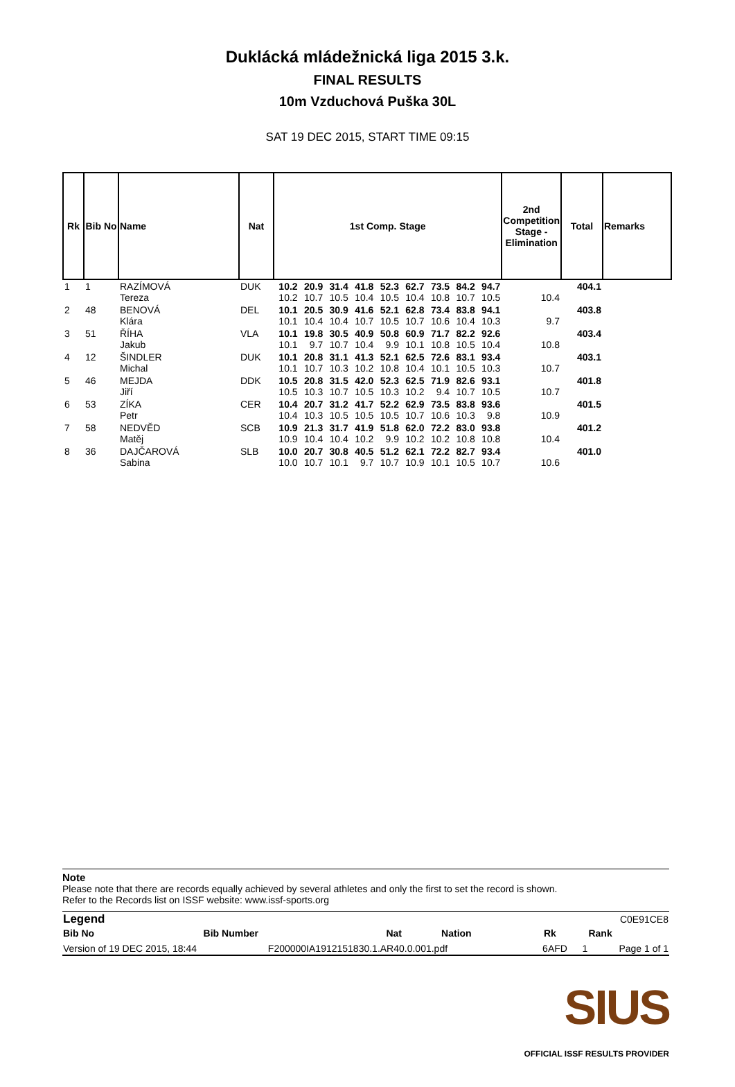Duklácká mládežnická liga 2015 3.k.
FINAL RESULTS
10m Vzduchová Puška 30L
SAT 19 DEC 2015, START TIME 09:15
| Rk | Bib No | Name | Nat | 1st Comp. Stage | | | | | | | | | 2nd Competition Stage - Elimination | Total | Remarks |
| --- | --- | --- | --- | --- | --- | --- | --- | --- | --- | --- | --- | --- | --- | --- | --- |
| 1 | 1 | RAZÍMOVÁ Tereza | DUK | 10.2 10.2 | 20.9 10.7 | 31.4 10.5 | 41.8 10.4 | 52.3 10.5 | 62.7 10.4 | 73.5 10.8 | 84.2 10.7 | 94.7 10.5 | 10.4 | 404.1 | |
| 2 | 48 | BENOVÁ Klára | DEL | 10.1 10.1 | 20.5 10.4 | 30.9 10.4 | 41.6 10.7 | 52.1 10.5 | 62.8 10.7 | 73.4 10.6 | 83.8 10.4 | 94.1 10.3 | 9.7 | 403.8 | |
| 3 | 51 | ŘÍHA Jakub | VLA | 10.1 10.1 | 19.8 9.7 | 30.5 10.7 | 40.9 10.4 | 50.8 9.9 | 60.9 10.1 | 71.7 10.8 | 82.2 10.5 | 92.6 10.4 | 10.8 | 403.4 | |
| 4 | 12 | ŠINDLER Michal | DUK | 10.1 10.1 | 20.8 10.7 | 31.1 10.3 | 41.3 10.2 | 52.1 10.8 | 62.5 10.4 | 72.6 10.1 | 83.1 10.5 | 93.4 10.3 | 10.7 | 403.1 | |
| 5 | 46 | MEJDA Jiří | DDK | 10.5 10.5 | 20.8 10.3 | 31.5 10.7 | 42.0 10.5 | 52.3 10.3 | 62.5 10.2 | 71.9 9.4 | 82.6 10.7 | 93.1 10.5 | 10.7 | 401.8 | |
| 6 | 53 | ZÍKA Petr | CER | 10.4 10.4 | 20.7 10.3 | 31.2 10.5 | 41.7 10.5 | 52.2 10.5 | 62.9 10.7 | 73.5 10.6 | 83.8 10.3 | 93.6 9.8 | 10.9 | 401.5 | |
| 7 | 58 | NEDVĚD Matěj | SCB | 10.9 10.9 | 21.3 10.4 | 31.7 10.4 | 41.9 10.2 | 51.8 9.9 | 62.0 10.2 | 72.2 10.2 | 83.0 10.8 | 93.8 10.8 | 10.4 | 401.2 | |
| 8 | 36 | DAJČAROVÁ Sabina | SLB | 10.0 10.0 | 20.7 10.7 | 30.8 10.1 | 40.5 9.7 | 51.2 10.7 | 62.1 10.9 | 72.2 10.1 | 82.7 10.5 | 93.4 10.7 | 10.6 | 401.0 | |
Note
Please note that there are records equally achieved by several athletes and only the first to set the record is shown.
Refer to the Records list on ISSF website: www.issf-sports.org
| Legend | C0E91CE8 | | | | |
| Bib No | Bib Number | Nat | Nation | Rk | Rank |
| Version of 19 DEC 2015, 18:44 | F200000IA1912151830.1.AR40.0.001.pdf | 6AFD | 1 | Page 1 of 1 |
SIUS
OFFICIAL ISSF RESULTS PROVIDER